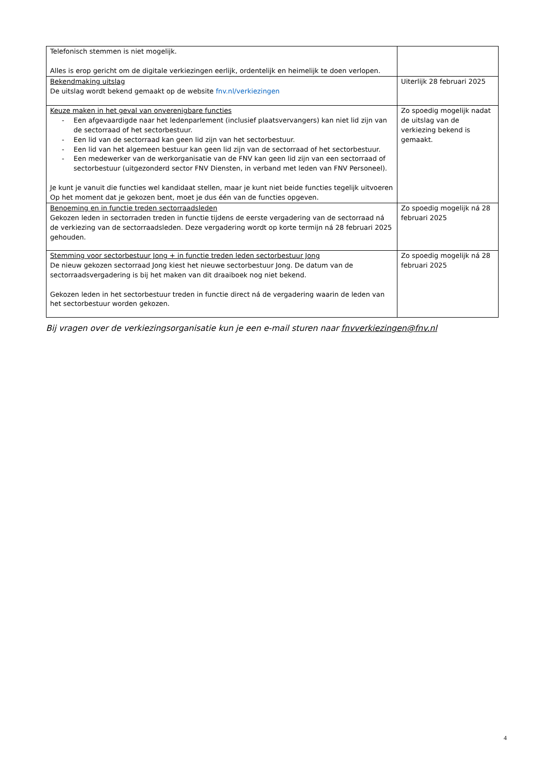| Telefonisch stemmen is niet mogelijk. Alles is erop gericht om de digitale verkiezingen eerlijk, ordentelijk en heimelijk te doen verlopen. | |
| Bekendmaking uitslag De uitslag wordt bekend gemaakt op de website fnv.nl/verkiezingen | Uiterlijk 28 februari 2025 |
| Keuze maken in het geval van onverenigbare functies - Een afgevaardigde naar het ledenparlement (inclusief plaatsvervangers) kan niet lid zijn van de sectorraad of het sectorbestuur. - Een lid van de sectorraad kan geen lid zijn van het sectorbestuur. - Een lid van het algemeen bestuur kan geen lid zijn van de sectorraad of het sectorbestuur. - Een medewerker van de werkorganisatie van de FNV kan geen lid zijn van een sectorraad of sectorbestuur (uitgezonderd sector FNV Diensten, in verband met leden van FNV Personeel). Je kunt je vanuit die functies wel kandidaat stellen, maar je kunt niet beide functies tegelijk uitvoeren Op het moment dat je gekozen bent, moet je dus één van de functies opgeven. | Zo spoedig mogelijk nadat de uitslag van de verkiezing bekend is gemaakt. |
| Benoeming en in functie treden sectorraadsleden Gekozen leden in sectorraden treden in functie tijdens de eerste vergadering van de sectorraad ná de verkiezing van de sectorraadsleden. Deze vergadering wordt op korte termijn ná 28 februari 2025 gehouden. | Zo spoedig mogelijk ná 28 februari 2025 |
| Stemming voor sectorbestuur Jong + in functie treden leden sectorbestuur Jong De nieuw gekozen sectorraad Jong kiest het nieuwe sectorbestuur Jong. De datum van de sectorraadsvergadering is bij het maken van dit draaiboek nog niet bekend. Gekozen leden in het sectorbestuur treden in functie direct ná de vergadering waarin de leden van het sectorbestuur worden gekozen. | Zo spoedig mogelijk ná 28 februari 2025 |
Bij vragen over de verkiezingsorganisatie kun je een e-mail sturen naar fnvverkiezingen@fnv.nl
4